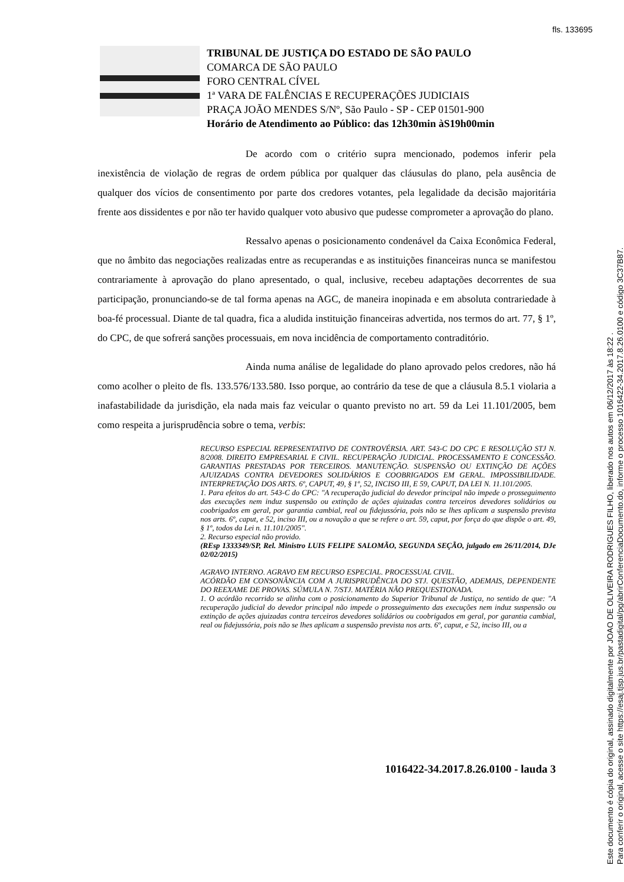fls. 133695
TRIBUNAL DE JUSTIÇA DO ESTADO DE SÃO PAULO
COMARCA DE SÃO PAULO
FORO CENTRAL CÍVEL
1ª VARA DE FALÊNCIAS E RECUPERAÇÕES JUDICIAIS
PRAÇA JOÃO MENDES S/Nº, São Paulo - SP - CEP 01501-900
Horário de Atendimento ao Público: das 12h30min àS19h00min
De acordo com o critério supra mencionado, podemos inferir pela inexistência de violação de regras de ordem pública por qualquer das cláusulas do plano, pela ausência de qualquer dos vícios de consentimento por parte dos credores votantes, pela legalidade da decisão majoritária frente aos dissidentes e por não ter havido qualquer voto abusivo que pudesse comprometer a aprovação do plano.
Ressalvo apenas o posicionamento condenável da Caixa Econômica Federal, que no âmbito das negociações realizadas entre as recuperandas e as instituições financeiras nunca se manifestou contrariamente à aprovação do plano apresentado, o qual, inclusive, recebeu adaptações decorrentes de sua participação, pronunciando-se de tal forma apenas na AGC, de maneira inopinada e em absoluta contrariedade à boa-fé processual. Diante de tal quadra, fica a aludida instituição financeiras advertida, nos termos do art. 77, § 1º, do CPC, de que sofrerá sanções processuais, em nova incidência de comportamento contraditório.
Ainda numa análise de legalidade do plano aprovado pelos credores, não há como acolher o pleito de fls. 133.576/133.580. Isso porque, ao contrário da tese de que a cláusula 8.5.1 violaria a inafastabilidade da jurisdição, ela nada mais faz veicular o quanto previsto no art. 59 da Lei 11.101/2005, bem como respeita a jurisprudência sobre o tema, verbis:
RECURSO ESPECIAL REPRESENTATIVO DE CONTROVÉRSIA. ART. 543-C DO CPC E RESOLUÇÃO STJ N. 8/2008. DIREITO EMPRESARIAL E CIVIL. RECUPERAÇÃO JUDICIAL. PROCESSAMENTO E CONCESSÃO. GARANTIAS PRESTADAS POR TERCEIROS. MANUTENÇÃO. SUSPENSÃO OU EXTINÇÃO DE AÇÕES AJUIZADAS CONTRA DEVEDORES SOLIDÁRIOS E COOBRIGADOS EM GERAL. IMPOSSIBILIDADE. INTERPRETAÇÃO DOS ARTS. 6º, CAPUT, 49, § 1º, 52, INCISO III, E 59, CAPUT, DA LEI N. 11.101/2005.
1. Para efeitos do art. 543-C do CPC: "A recuperação judicial do devedor principal não impede o prosseguimento das execuções nem induz suspensão ou extinção de ações ajuizadas contra terceiros devedores solidários ou coobrigados em geral, por garantia cambial, real ou fidejussória, pois não se lhes aplicam a suspensão prevista nos arts. 6º, caput, e 52, inciso III, ou a novação a que se refere o art. 59, caput, por força do que dispõe o art. 49, § 1º, todos da Lei n. 11.101/2005".
2. Recurso especial não provido.
(REsp 1333349/SP, Rel. Ministro LUIS FELIPE SALOMÃO, SEGUNDA SEÇÃO, julgado em 26/11/2014, DJe 02/02/2015)
AGRAVO INTERNO. AGRAVO EM RECURSO ESPECIAL. PROCESSUAL CIVIL.
ACÓRDÃO EM CONSONÂNCIA COM A JURISPRUDÊNCIA DO STJ. QUESTÃO, ADEMAIS, DEPENDENTE DO REEXAME DE PROVAS. SÚMULA N. 7/STJ. MATÉRIA NÃO PREQUESTIONADA.
1. O acórdão recorrido se alinha com o posicionamento do Superior Tribunal de Justiça, no sentido de que: "A recuperação judicial do devedor principal não impede o prosseguimento das execuções nem induz suspensão ou extinção de ações ajuizadas contra terceiros devedores solidários ou coobrigados em geral, por garantia cambial, real ou fidejussória, pois não se lhes aplicam a suspensão prevista nos arts. 6º, caput, e 52, inciso III, ou a
1016422-34.2017.8.26.0100 - lauda 3
Este documento é cópia do original, assinado digitalmente por JOAO DE OLIVEIRA RODRIGUES FILHO, liberado nos autos em 06/12/2017 às 18:22 .
Para conferir o original, acesse o site https://esaj.tjsp.jus.br/pastadigital/pg/abrirConferenciaDocumento.do, informe o processo 1016422-34.2017.8.26.0100 e código 3C37B87.